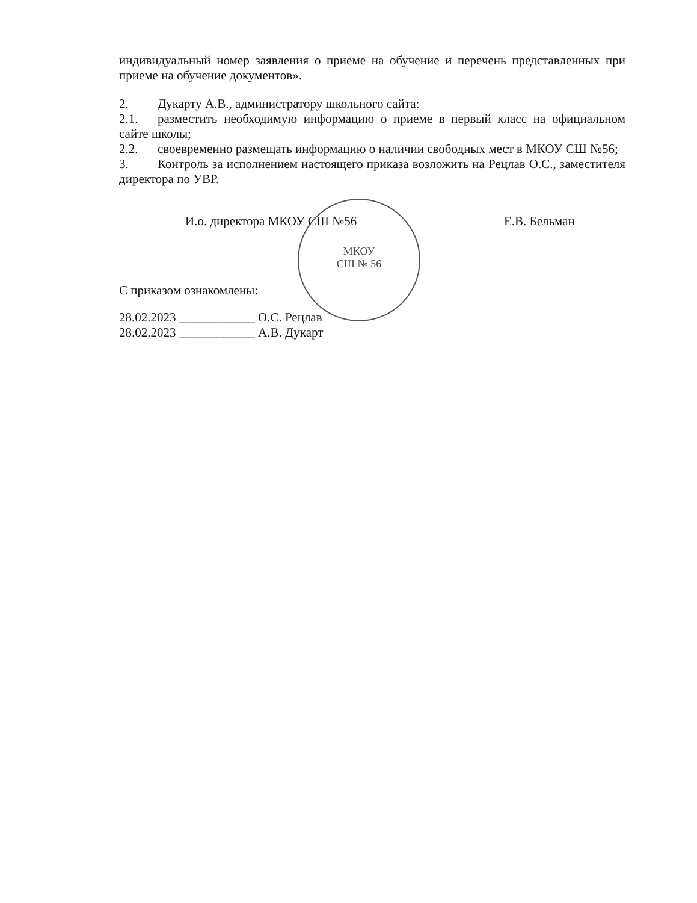индивидуальный номер заявления о приеме на обучение и перечень представленных при приеме на обучение документов».
2. Дукарту А.В., администратору школьного сайта:
2.1. разместить необходимую информацию о приеме в первый класс на официальном сайте школы;
2.2. своевременно размещать информацию о наличии свободных мест в МКОУ СШ №56;
3. Контроль за исполнением настоящего приказа возложить на Рецлав О.С., заместителя директора по УВР.
И.о. директора МКОУ СШ №56 Е.В. Бельман
С приказом ознакомлены:
28.02.2023 ____________ О.С. Рецлав
28.02.2023 ____________ А.В. Дукарт
МКОУ
СШ № 56